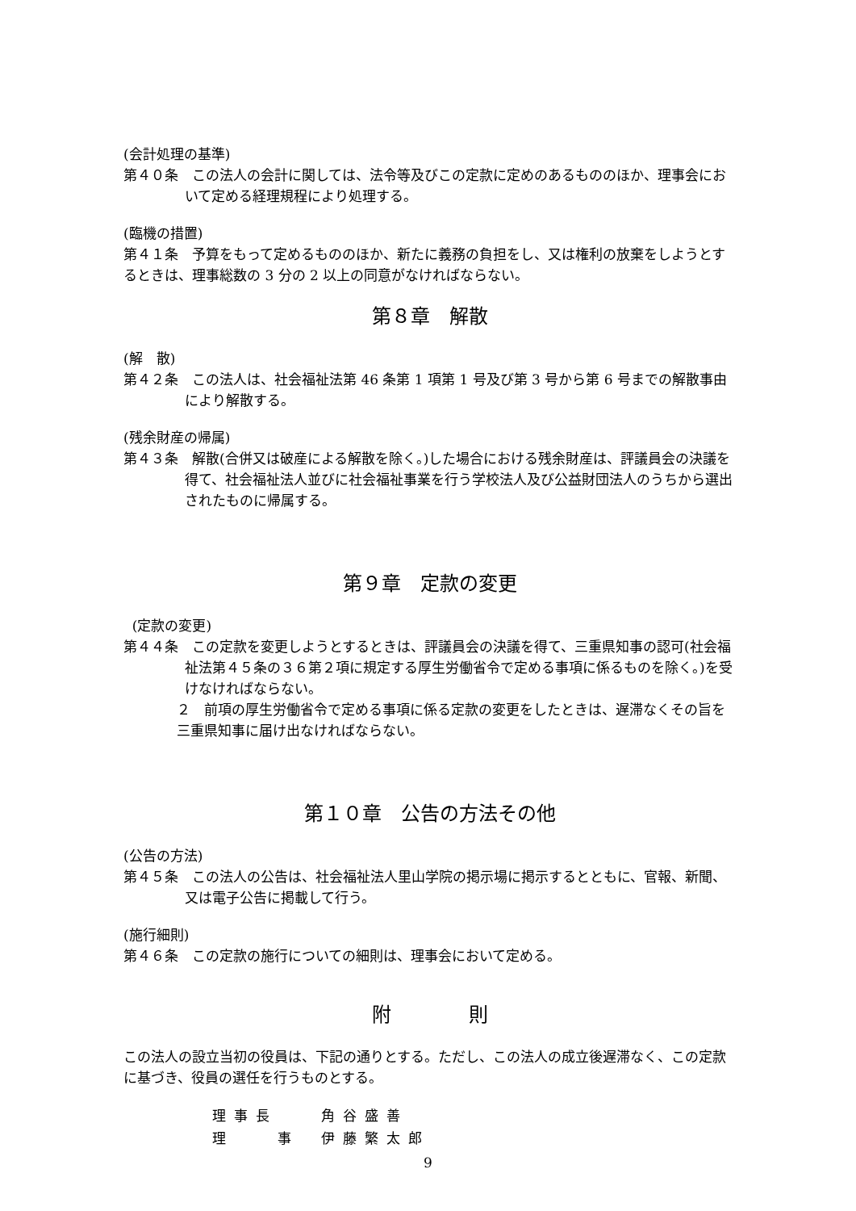(会計処理の基準)
第４０条　この法人の会計に関しては、法令等及びこの定款に定めのあるもののほか、理事会において定める経理規程により処理する。
(臨機の措置)
第４１条　予算をもって定めるもののほか、新たに義務の負担をし、又は権利の放棄をしようとするときは、理事総数の 3 分の 2 以上の同意がなければならない。
第８章　解散
(解　散)
第４２条　この法人は、社会福祉法第 46 条第 1 項第 1 号及び第 3 号から第 6 号までの解散事由により解散する。
(残余財産の帰属)
第４３条　解散(合併又は破産による解散を除く。)した場合における残余財産は、評議員会の決議を得て、社会福祉法人並びに社会福祉事業を行う学校法人及び公益財団法人のうちから選出されたものに帰属する。
第９章　定款の変更
(定款の変更)
第４４条　この定款を変更しようとするときは、評議員会の決議を得て、三重県知事の認可(社会福祉法第４５条の３６第２項に規定する厚生労働省令で定める事項に係るものを除く。)を受けなければならない。
２　前項の厚生労働省令で定める事項に係る定款の変更をしたときは、遅滞なくその旨を三重県知事に届け出なければならない。
第１０章　公告の方法その他
(公告の方法)
第４５条　この法人の公告は、社会福祉法人里山学院の掲示場に掲示するとともに、官報、新聞、又は電子公告に掲載して行う。
(施行細則)
第４６条　この定款の施行についての細則は、理事会において定める。
附　　　　則
この法人の設立当初の役員は、下記の通りとする。ただし、この法人の成立後遅滞なく、この定款に基づき、役員の選任を行うものとする。
理事長　　角谷盛善
理　　事　伊藤繁太郎
9